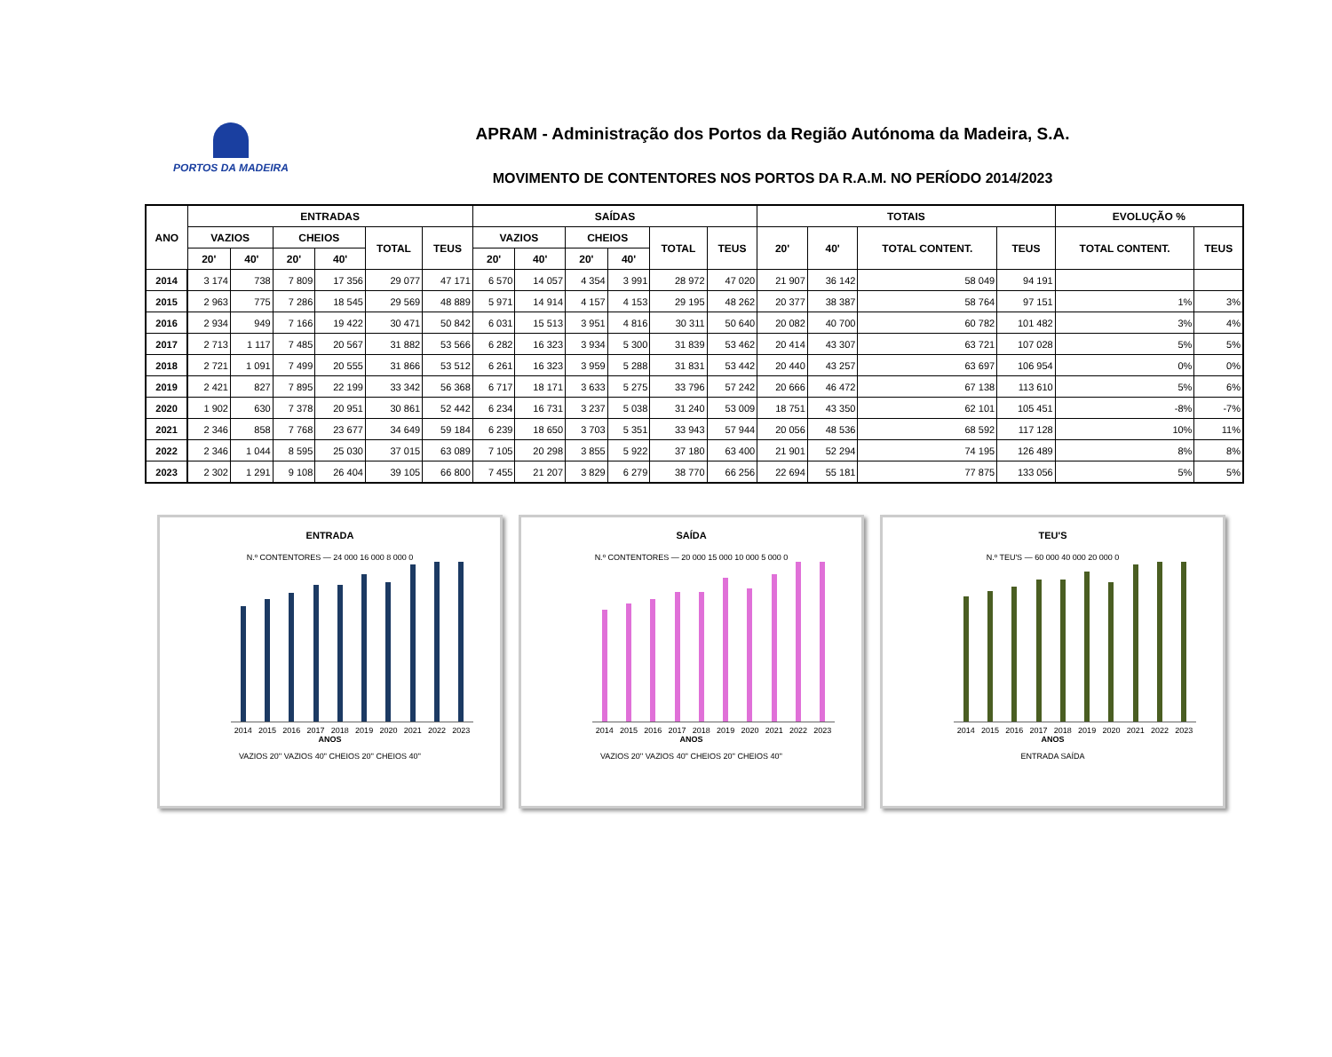PORTOS DA MADEIRA
APRAM - Administração dos Portos da Região Autónoma da Madeira, S.A.
MOVIMENTO DE CONTENTORES NOS PORTOS DA R.A.M. NO PERÍODO 2014/2023
| ANO | ENTRADAS | | | | | | SAÍDAS | | | | | | TOTAIS | | | | EVOLUÇÃO % | |
| --- | --- | --- | --- | --- | --- | --- | --- | --- | --- | --- | --- | --- | --- | --- | --- | --- | --- | --- |
| | VAZIOS | | CHEIOS | | TOTAL | TEUS | VAZIOS | | CHEIOS | | TOTAL | TEUS | 20' | 40' | TOTAL CONTENT. | TEUS | TOTAL CONTENT. | TEUS |
| | 20' | 40' | 20' | 40' | | | 20' | 40' | 20' | 40' | | | | | | | | |
| 2014 | 3 174 | 738 | 7 809 | 17 356 | 29 077 | 47 171 | 6 570 | 14 057 | 4 354 | 3 991 | 28 972 | 47 020 | 21 907 | 36 142 | 58 049 | 94 191 | | |
| 2015 | 2 963 | 775 | 7 286 | 18 545 | 29 569 | 48 889 | 5 971 | 14 914 | 4 157 | 4 153 | 29 195 | 48 262 | 20 377 | 38 387 | 58 764 | 97 151 | 1% | 3% |
| 2016 | 2 934 | 949 | 7 166 | 19 422 | 30 471 | 50 842 | 6 031 | 15 513 | 3 951 | 4 816 | 30 311 | 50 640 | 20 082 | 40 700 | 60 782 | 101 482 | 3% | 4% |
| 2017 | 2 713 | 1 117 | 7 485 | 20 567 | 31 882 | 53 566 | 6 282 | 16 323 | 3 934 | 5 300 | 31 839 | 53 462 | 20 414 | 43 307 | 63 721 | 107 028 | 5% | 5% |
| 2018 | 2 721 | 1 091 | 7 499 | 20 555 | 31 866 | 53 512 | 6 261 | 16 323 | 3 959 | 5 288 | 31 831 | 53 442 | 20 440 | 43 257 | 63 697 | 106 954 | 0% | 0% |
| 2019 | 2 421 | 827 | 7 895 | 22 199 | 33 342 | 56 368 | 6 717 | 18 171 | 3 633 | 5 275 | 33 796 | 57 242 | 20 666 | 46 472 | 67 138 | 113 610 | 5% | 6% |
| 2020 | 1 902 | 630 | 7 378 | 20 951 | 30 861 | 52 442 | 6 234 | 16 731 | 3 237 | 5 038 | 31 240 | 53 009 | 18 751 | 43 350 | 62 101 | 105 451 | -8% | -7% |
| 2021 | 2 346 | 858 | 7 768 | 23 677 | 34 649 | 59 184 | 6 239 | 18 650 | 3 703 | 5 351 | 33 943 | 57 944 | 20 056 | 48 536 | 68 592 | 117 128 | 10% | 11% |
| 2022 | 2 346 | 1 044 | 8 595 | 25 030 | 37 015 | 63 089 | 7 105 | 20 298 | 3 855 | 5 922 | 37 180 | 63 400 | 21 901 | 52 294 | 74 195 | 126 489 | 8% | 8% |
| 2023 | 2 302 | 1 291 | 9 108 | 26 404 | 39 105 | 66 800 | 7 455 | 21 207 | 3 829 | 6 279 | 38 770 | 66 256 | 22 694 | 55 181 | 77 875 | 133 056 | 5% | 5% |
ENTRADA
N.º CONTENTORES — 24 000 16 000 8 000 0
2014 2015 2016 2017 2018 2019 2020 2021 2022 2023
ANOS
VAZIOS 20'' VAZIOS 40'' CHEIOS 20'' CHEIOS 40''
SAÍDA
N.º CONTENTORES — 20 000 15 000 10 000 5 000 0
2014 2015 2016 2017 2018 2019 2020 2021 2022 2023
ANOS
VAZIOS 20'' VAZIOS 40'' CHEIOS 20'' CHEIOS 40''
TEU'S
N.º TEU'S — 60 000 40 000 20 000 0
2014 2015 2016 2017 2018 2019 2020 2021 2022 2023
ANOS
ENTRADA SAÍDA